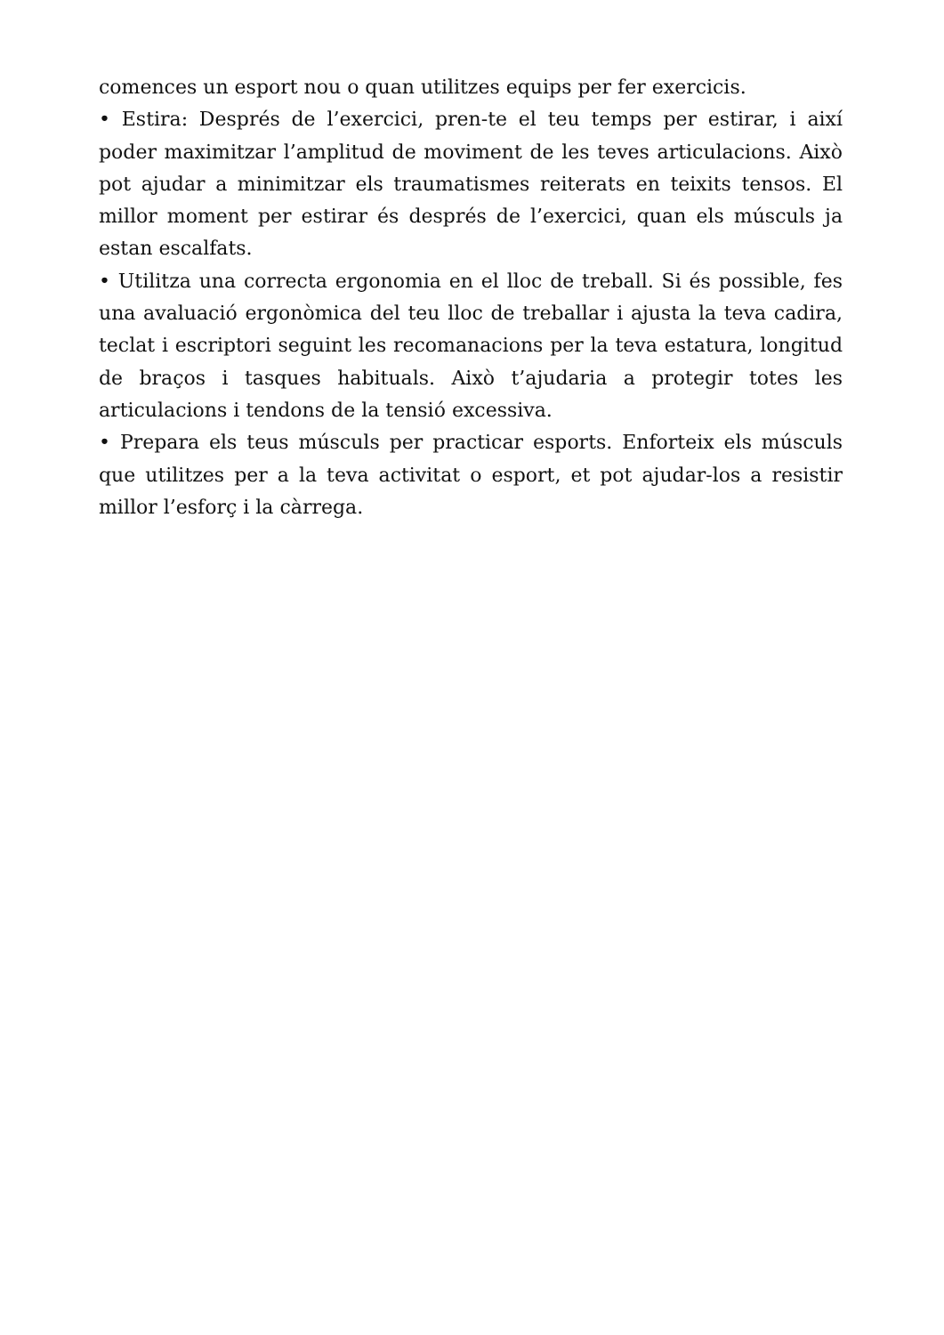comences un esport nou o quan utilitzes equips per fer exercicis.
• Estira: Després de l’exercici, pren-te el teu temps per estirar, i així poder maximitzar l’amplitud de moviment de les teves articulacions. Això pot ajudar a minimitzar els traumatismes reiterats en teixits tensos. El millor moment per estirar és després de l’exercici, quan els músculs ja estan escalfats.
• Utilitza una correcta ergonomia en el lloc de treball. Si és possible, fes una avaluació ergonòmica del teu lloc de treballar i ajusta la teva cadira, teclat i escriptori seguint les recomanacions per la teva estatura, longitud de braços i tasques habituals. Això t’ajudaria a protegir totes les articulacions i tendons de la tensió excessiva.
• Prepara els teus músculs per practicar esports. Enforteix els músculs que utilitzes per a la teva activitat o esport, et pot ajudar-los a resistir millor l’esforç i la càrrega.